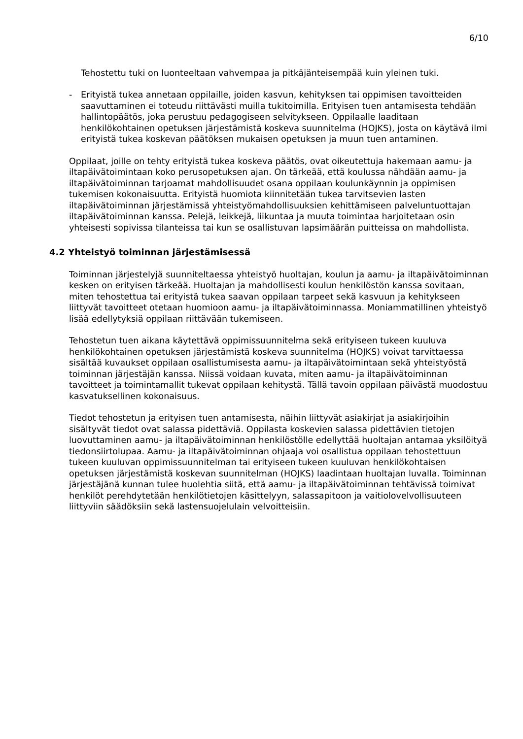6/10
Tehostettu tuki on luonteeltaan vahvempaa ja pitkäjänteisempää kuin yleinen tuki.
- Erityistä tukea annetaan oppilaille, joiden kasvun, kehityksen tai oppimisen tavoitteiden saavuttaminen ei toteudu riittävästi muilla tukitoimilla. Erityisen tuen antamisesta tehdään hallintopäätös, joka perustuu pedagogiseen selvitykseen. Oppilaalle laaditaan henkilökohtainen opetuksen järjestämistä koskeva suunnitelma (HOJKS), josta on käytävä ilmi erityistä tukea koskevan päätöksen mukaisen opetuksen ja muun tuen antaminen.
Oppilaat, joille on tehty erityistä tukea koskeva päätös, ovat oikeutettuja hakemaan aamu- ja iltapäivätoimintaan koko perusopetuksen ajan. On tärkeää, että koulussa nähdään aamu- ja iltapäivätoiminnan tarjoamat mahdollisuudet osana oppilaan koulunkäynnin ja oppimisen tukemisen kokonaisuutta. Erityistä huomiota kiinnitetään tukea tarvitsevien lasten iltapäivätoiminnan järjestämissä yhteistyömahdollisuuksien kehittämiseen palveluntuottajan iltapäivätoiminnan kanssa. Pelejä, leikkejä, liikuntaa ja muuta toimintaa harjoitetaan osin yhteisesti sopivissa tilanteissa tai kun se osallistuvan lapsimäärän puitteissa on mahdollista.
4.2 Yhteistyö toiminnan järjestämisessä
Toiminnan järjestelyjä suunniteltaessa yhteistyö huoltajan, koulun ja aamu- ja iltapäivätoiminnan kesken on erityisen tärkeää. Huoltajan ja mahdollisesti koulun henkilöstön kanssa sovitaan, miten tehostettua tai erityistä tukea saavan oppilaan tarpeet sekä kasvuun ja kehitykseen liittyvät tavoitteet otetaan huomioon aamu- ja iltapäivätoiminnassa. Moniammatillinen yhteistyö lisää edellytyksiä oppilaan riittävään tukemiseen.
Tehostetun tuen aikana käytettävä oppimissuunnitelma sekä erityiseen tukeen kuuluva henkilökohtainen opetuksen järjestämistä koskeva suunnitelma (HOJKS) voivat tarvittaessa sisältää kuvaukset oppilaan osallistumisesta aamu- ja iltapäivätoimintaan sekä yhteistyöstä toiminnan järjestäjän kanssa. Niissä voidaan kuvata, miten aamu- ja iltapäivätoiminnan tavoitteet ja toimintamallit tukevat oppilaan kehitystä. Tällä tavoin oppilaan päivästä muodostuu kasvatuksellinen kokonaisuus.
Tiedot tehostetun ja erityisen tuen antamisesta, näihin liittyvät asiakirjat ja asiakirjoihin sisältyvät tiedot ovat salassa pidettäviä. Oppilasta koskevien salassa pidettävien tietojen luovuttaminen aamu- ja iltapäivätoiminnan henkilöstölle edellyttää huoltajan antamaa yksilöityä tiedonsiirtolupaa. Aamu- ja iltapäivätoiminnan ohjaaja voi osallistua oppilaan tehostettuun tukeen kuuluvan oppimissuunnitelman tai erityiseen tukeen kuuluvan henkilökohtaisen opetuksen järjestämistä koskevan suunnitelman (HOJKS) laadintaan huoltajan luvalla. Toiminnan järjestäjänä kunnan tulee huolehtia siitä, että aamu- ja iltapäivätoiminnan tehtävissä toimivat henkilöt perehdytetään henkilötietojen käsittelyyn, salassapitoon ja vaitiolovelvollisuuteen liittyviin säädöksiin sekä lastensuojelulain velvoitteisiin.